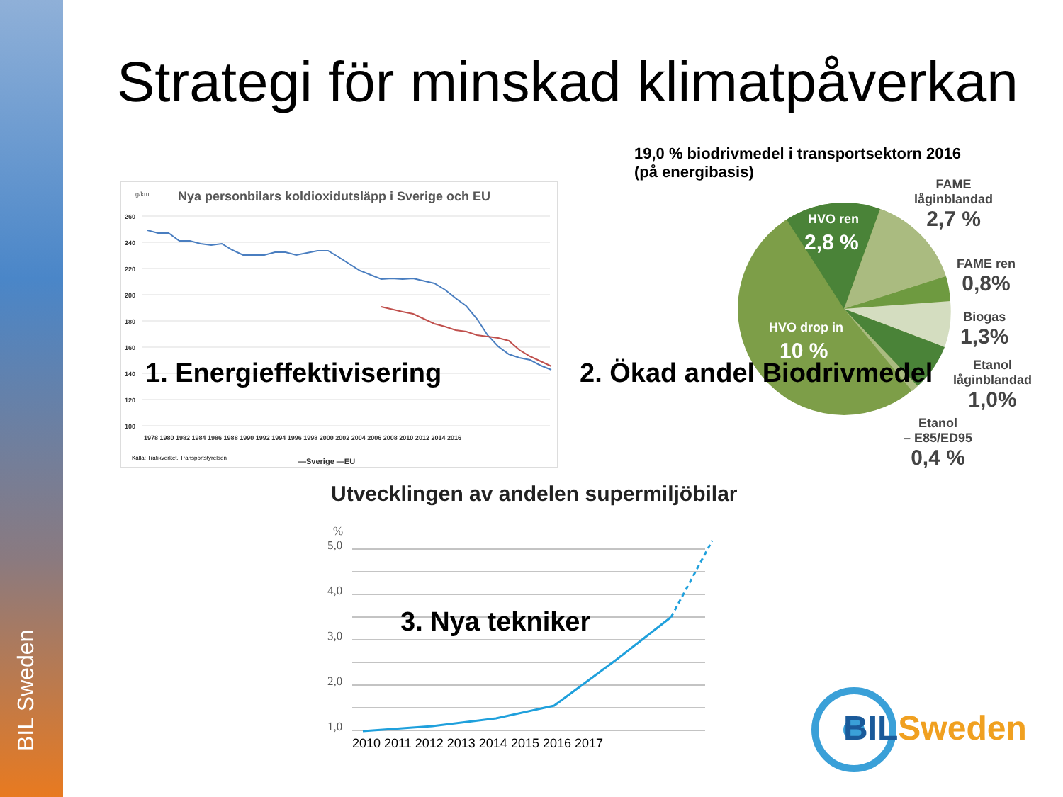BIL Sweden
Strategi för minskad klimatpåverkan
g/km
Nya personbilars koldioxidutsläpp i Sverige och EU
260
240
220
200
180
160
140
120
100
1978 1980 1982 1984 1986 1988 1990 1992 1994 1996 1998 2000 2002 2004 2006 2008 2010 2012 2014 2016
Källa: Trafikverket, Transportstyrelsen
—Sverige —EU
1. Energieffektivisering
19,0 % biodrivmedel i transportsektorn 2016
(på energibasis)
HVO ren
2,8 %
HVO drop in
10 %
FAME
låginblandad
2,7 %
FAME ren
0,8%
Biogas
1,3%
Etanol
låginblandad
1,0%
Etanol
– E85/ED95
0,4 %
2. Ökad andel Biodrivmedel
Utvecklingen av andelen supermiljöbilar
%
5,0
4,0
3,0
2,0
1,0
2010 2011 2012 2013 2014 2015 2016 2017
3. Nya tekniker
BIL Sweden